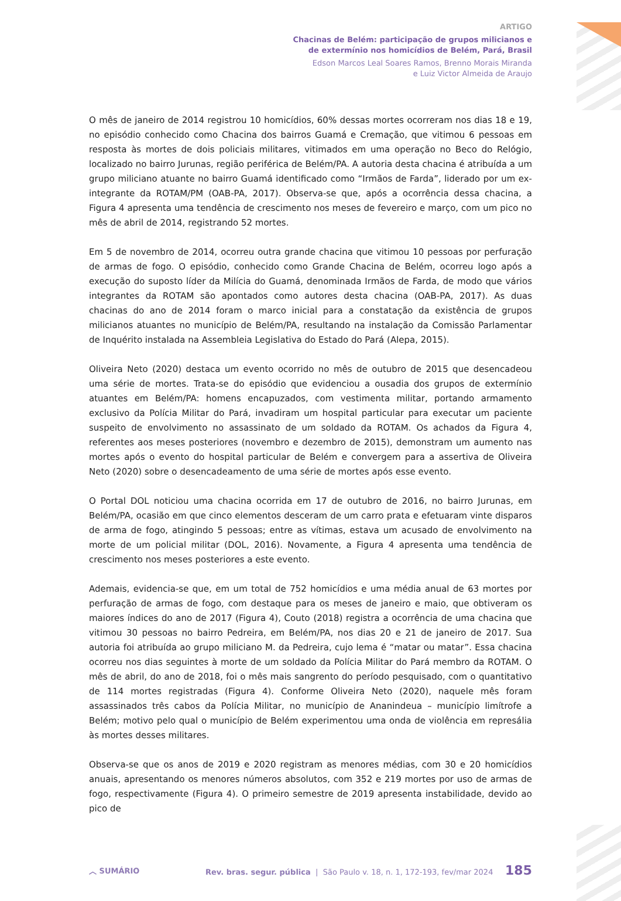ARTIGO
Chacinas de Belém: participação de grupos milicianos e
de extermínio nos homicídios de Belém, Pará, Brasil
Edson Marcos Leal Soares Ramos, Brenno Morais Miranda
e Luiz Victor Almeida de Araujo
O mês de janeiro de 2014 registrou 10 homicídios, 60% dessas mortes ocorreram nos dias 18 e 19, no episódio conhecido como Chacina dos bairros Guamá e Cremação, que vitimou 6 pessoas em resposta às mortes de dois policiais militares, vitimados em uma operação no Beco do Relógio, localizado no bairro Jurunas, região periférica de Belém/PA. A autoria desta chacina é atribuída a um grupo miliciano atuante no bairro Guamá identificado como “Irmãos de Farda”, liderado por um ex-integrante da ROTAM/PM (OAB-PA, 2017). Observa-se que, após a ocorrência dessa chacina, a Figura 4 apresenta uma tendência de crescimento nos meses de fevereiro e março, com um pico no mês de abril de 2014, registrando 52 mortes.
Em 5 de novembro de 2014, ocorreu outra grande chacina que vitimou 10 pessoas por perfuração de armas de fogo. O episódio, conhecido como Grande Chacina de Belém, ocorreu logo após a execução do suposto líder da Milícia do Guamá, denominada Irmãos de Farda, de modo que vários integrantes da ROTAM são apontados como autores desta chacina (OAB-PA, 2017). As duas chacinas do ano de 2014 foram o marco inicial para a constatação da existência de grupos milicianos atuantes no município de Belém/PA, resultando na instalação da Comissão Parlamentar de Inquérito instalada na Assembleia Legislativa do Estado do Pará (Alepa, 2015).
Oliveira Neto (2020) destaca um evento ocorrido no mês de outubro de 2015 que desencadeou uma série de mortes. Trata-se do episódio que evidenciou a ousadia dos grupos de extermínio atuantes em Belém/PA: homens encapuzados, com vestimenta militar, portando armamento exclusivo da Polícia Militar do Pará, invadiram um hospital particular para executar um paciente suspeito de envolvimento no assassinato de um soldado da ROTAM. Os achados da Figura 4, referentes aos meses posteriores (novembro e dezembro de 2015), demonstram um aumento nas mortes após o evento do hospital particular de Belém e convergem para a assertiva de Oliveira Neto (2020) sobre o desencadeamento de uma série de mortes após esse evento.
O Portal DOL noticiou uma chacina ocorrida em 17 de outubro de 2016, no bairro Jurunas, em Belém/PA, ocasião em que cinco elementos desceram de um carro prata e efetuaram vinte disparos de arma de fogo, atingindo 5 pessoas; entre as vítimas, estava um acusado de envolvimento na morte de um policial militar (DOL, 2016). Novamente, a Figura 4 apresenta uma tendência de crescimento nos meses posteriores a este evento.
Ademais, evidencia-se que, em um total de 752 homicídios e uma média anual de 63 mortes por perfuração de armas de fogo, com destaque para os meses de janeiro e maio, que obtiveram os maiores índices do ano de 2017 (Figura 4), Couto (2018) registra a ocorrência de uma chacina que vitimou 30 pessoas no bairro Pedreira, em Belém/PA, nos dias 20 e 21 de janeiro de 2017. Sua autoria foi atribuída ao grupo miliciano M. da Pedreira, cujo lema é “matar ou matar”. Essa chacina ocorreu nos dias seguintes à morte de um soldado da Polícia Militar do Pará membro da ROTAM. O mês de abril, do ano de 2018, foi o mês mais sangrento do período pesquisado, com o quantitativo de 114 mortes registradas (Figura 4). Conforme Oliveira Neto (2020), naquele mês foram assassinados três cabos da Polícia Militar, no município de Ananindeua – município limítrofe a Belém; motivo pelo qual o município de Belém experimentou uma onda de violência em represália às mortes desses militares.
Observa-se que os anos de 2019 e 2020 registram as menores médias, com 30 e 20 homicídios anuais, apresentando os menores números absolutos, com 352 e 219 mortes por uso de armas de fogo, respectivamente (Figura 4). O primeiro semestre de 2019 apresenta instabilidade, devido ao pico de
︿ SUMÁRIO Rev. bras. segur. pública | São Paulo v. 18, n. 1, 172-193, fev/mar 2024 185